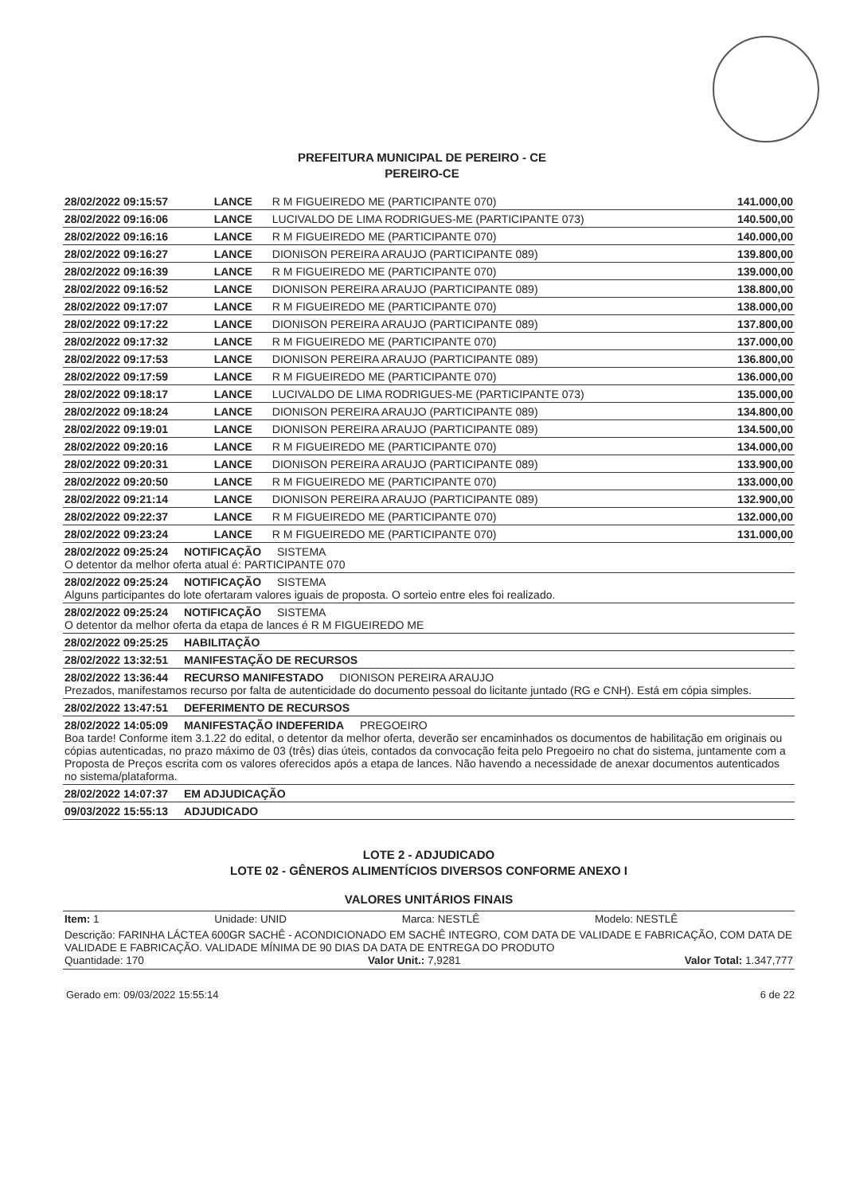PREFEITURA MUNICIPAL DE PEREIRO - CE
PEREIRO-CE
| 28/02/2022 09:15:57 | LANCE | R M FIGUEIREDO ME (PARTICIPANTE 070) | 141.000,00 |
| 28/02/2022 09:16:06 | LANCE | LUCIVALDO DE LIMA RODRIGUES-ME (PARTICIPANTE 073) | 140.500,00 |
| 28/02/2022 09:16:16 | LANCE | R M FIGUEIREDO ME (PARTICIPANTE 070) | 140.000,00 |
| 28/02/2022 09:16:27 | LANCE | DIONISON PEREIRA ARAUJO (PARTICIPANTE 089) | 139.800,00 |
| 28/02/2022 09:16:39 | LANCE | R M FIGUEIREDO ME (PARTICIPANTE 070) | 139.000,00 |
| 28/02/2022 09:16:52 | LANCE | DIONISON PEREIRA ARAUJO (PARTICIPANTE 089) | 138.800,00 |
| 28/02/2022 09:17:07 | LANCE | R M FIGUEIREDO ME (PARTICIPANTE 070) | 138.000,00 |
| 28/02/2022 09:17:22 | LANCE | DIONISON PEREIRA ARAUJO (PARTICIPANTE 089) | 137.800,00 |
| 28/02/2022 09:17:32 | LANCE | R M FIGUEIREDO ME (PARTICIPANTE 070) | 137.000,00 |
| 28/02/2022 09:17:53 | LANCE | DIONISON PEREIRA ARAUJO (PARTICIPANTE 089) | 136.800,00 |
| 28/02/2022 09:17:59 | LANCE | R M FIGUEIREDO ME (PARTICIPANTE 070) | 136.000,00 |
| 28/02/2022 09:18:17 | LANCE | LUCIVALDO DE LIMA RODRIGUES-ME (PARTICIPANTE 073) | 135.000,00 |
| 28/02/2022 09:18:24 | LANCE | DIONISON PEREIRA ARAUJO (PARTICIPANTE 089) | 134.800,00 |
| 28/02/2022 09:19:01 | LANCE | DIONISON PEREIRA ARAUJO (PARTICIPANTE 089) | 134.500,00 |
| 28/02/2022 09:20:16 | LANCE | R M FIGUEIREDO ME (PARTICIPANTE 070) | 134.000,00 |
| 28/02/2022 09:20:31 | LANCE | DIONISON PEREIRA ARAUJO (PARTICIPANTE 089) | 133.900,00 |
| 28/02/2022 09:20:50 | LANCE | R M FIGUEIREDO ME (PARTICIPANTE 070) | 133.000,00 |
| 28/02/2022 09:21:14 | LANCE | DIONISON PEREIRA ARAUJO (PARTICIPANTE 089) | 132.900,00 |
| 28/02/2022 09:22:37 | LANCE | R M FIGUEIREDO ME (PARTICIPANTE 070) | 132.000,00 |
| 28/02/2022 09:23:24 | LANCE | R M FIGUEIREDO ME (PARTICIPANTE 070) | 131.000,00 |
28/02/2022 09:25:24 NOTIFICAÇÃO SISTEMA
O detentor da melhor oferta atual é: PARTICIPANTE 070
28/02/2022 09:25:24 NOTIFICAÇÃO SISTEMA
Alguns participantes do lote ofertaram valores iguais de proposta. O sorteio entre eles foi realizado.
28/02/2022 09:25:24 NOTIFICAÇÃO SISTEMA
O detentor da melhor oferta da etapa de lances é R M FIGUEIREDO ME
28/02/2022 09:25:25 HABILITAÇÃO
28/02/2022 13:32:51 MANIFESTAÇÃO DE RECURSOS
28/02/2022 13:36:44 RECURSO MANIFESTADO DIONISON PEREIRA ARAUJO
Prezados, manifestamos recurso por falta de autenticidade do documento pessoal do licitante juntado (RG e CNH). Está em cópia simples.
28/02/2022 13:47:51 DEFERIMENTO DE RECURSOS
28/02/2022 14:05:09 MANIFESTAÇÃO INDEFERIDA PREGOEIRO
Boa tarde! Conforme item 3.1.22 do edital, o detentor da melhor oferta, deverão ser encaminhados os documentos de habilitação em originais ou cópias autenticadas, no prazo máximo de 03 (três) dias úteis, contados da convocação feita pelo Pregoeiro no chat do sistema, juntamente com a Proposta de Preços escrita com os valores oferecidos após a etapa de lances. Não havendo a necessidade de anexar documentos autenticados no sistema/plataforma.
28/02/2022 14:07:37 EM ADJUDICAÇÃO
09/03/2022 15:55:13 ADJUDICADO
LOTE 2 - ADJUDICADO
LOTE 02 - GÊNEROS ALIMENTÍCIOS DIVERSOS CONFORME ANEXO I
VALORES UNITÁRIOS FINAIS
Item: 1 Unidade: UNID Marca: NESTLÊ Modelo: NESTLÊ
Descrição: FARINHA LÁCTEA 600GR SACHÊ - ACONDICIONADO EM SACHÊ INTEGRO, COM DATA DE VALIDADE E FABRICAÇÃO, COM DATA DE VALIDADE E FABRICAÇÃO. VALIDADE MÍNIMA DE 90 DIAS DA DATA DE ENTREGA DO PRODUTO
Quantidade: 170 Valor Unit.: 7,9281 Valor Total: 1.347,777
Gerado em: 09/03/2022 15:55:14 6 de 22